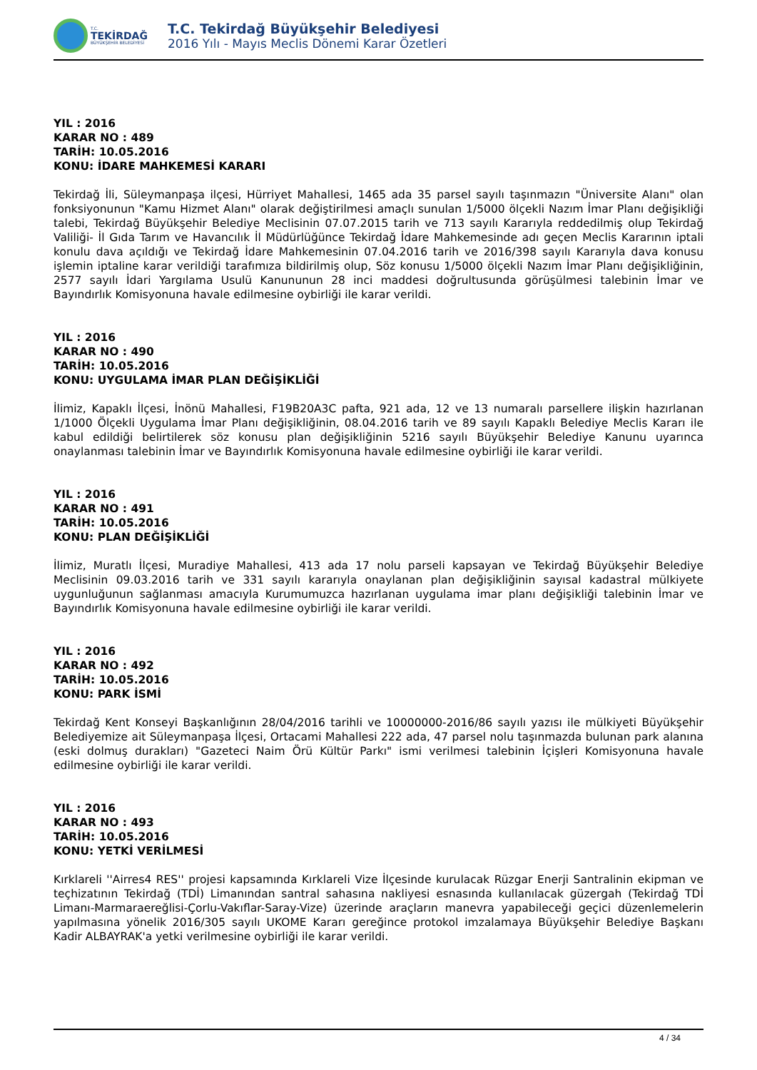T.C.
TEKİRDAĞ
BÜYÜKŞEHİR BELEDİYESİ
T.C. Tekirdağ Büyükşehir Belediyesi
2016 Yılı - Mayıs Meclis Dönemi Karar Özetleri
YIL : 2016
KARAR NO : 489
TARİH: 10.05.2016
KONU: İDARE MAHKEMESİ KARARI
Tekirdağ İli, Süleymanpaşa ilçesi, Hürriyet Mahallesi, 1465 ada 35 parsel sayılı taşınmazın "Üniversite Alanı" olan fonksiyonunun "Kamu Hizmet Alanı" olarak değiştirilmesi amaçlı sunulan 1/5000 ölçekli Nazım İmar Planı değişikliği talebi, Tekirdağ Büyükşehir Belediye Meclisinin 07.07.2015 tarih ve 713 sayılı Kararıyla reddedilmiş olup Tekirdağ Valiliği- İl Gıda Tarım ve Havancılık İl Müdürlüğünce Tekirdağ İdare Mahkemesinde adı geçen Meclis Kararının iptali konulu dava açıldığı ve Tekirdağ İdare Mahkemesinin 07.04.2016 tarih ve 2016/398 sayılı Kararıyla dava konusu işlemin iptaline karar verildiği tarafımıza bildirilmiş olup, Söz konusu 1/5000 ölçekli Nazım İmar Planı değişikliğinin, 2577 sayılı İdari Yargılama Usulü Kanununun 28 inci maddesi doğrultusunda görüşülmesi talebinin İmar ve Bayındırlık Komisyonuna havale edilmesine oybirliği ile karar verildi.
YIL : 2016
KARAR NO : 490
TARİH: 10.05.2016
KONU: UYGULAMA İMAR PLAN DEĞİŞİKLİĞİ
İlimiz, Kapaklı İlçesi, İnönü Mahallesi, F19B20A3C pafta, 921 ada, 12 ve 13 numaralı parsellere ilişkin hazırlanan 1/1000 Ölçekli Uygulama İmar Planı değişikliğinin, 08.04.2016 tarih ve 89 sayılı Kapaklı Belediye Meclis Kararı ile kabul edildiği belirtilerek söz konusu plan değişikliğinin 5216 sayılı Büyükşehir Belediye Kanunu uyarınca onaylanması talebinin İmar ve Bayındırlık Komisyonuna havale edilmesine oybirliği ile karar verildi.
YIL : 2016
KARAR NO : 491
TARİH: 10.05.2016
KONU: PLAN DEĞİŞİKLİĞİ
İlimiz, Muratlı İlçesi, Muradiye Mahallesi, 413 ada 17 nolu parseli kapsayan ve Tekirdağ Büyükşehir Belediye Meclisinin 09.03.2016 tarih ve 331 sayılı kararıyla onaylanan plan değişikliğinin sayısal kadastral mülkiyete uygunluğunun sağlanması amacıyla Kurumumuzca hazırlanan uygulama imar planı değişikliği talebinin İmar ve Bayındırlık Komisyonuna havale edilmesine oybirliği ile karar verildi.
YIL : 2016
KARAR NO : 492
TARİH: 10.05.2016
KONU: PARK İSMİ
Tekirdağ Kent Konseyi Başkanlığının 28/04/2016 tarihli ve 10000000-2016/86 sayılı yazısı ile mülkiyeti Büyükşehir Belediyemize ait Süleymanpaşa İlçesi, Ortacami Mahallesi 222 ada, 47 parsel nolu taşınmazda bulunan park alanına (eski dolmuş durakları) "Gazeteci Naim Örü Kültür Parkı" ismi verilmesi talebinin İçişleri Komisyonuna havale edilmesine oybirliği ile karar verildi.
YIL : 2016
KARAR NO : 493
TARİH: 10.05.2016
KONU: YETKİ VERİLMESİ
Kırklareli ''Airres4 RES'' projesi kapsamında Kırklareli Vize İlçesinde kurulacak Rüzgar Enerji Santralinin ekipman ve teçhizatının Tekirdağ (TDİ) Limanından santral sahasına nakliyesi esnasında kullanılacak güzergah (Tekirdağ TDİ Limanı-Marmaraereğlisi-Çorlu-Vakıflar-Saray-Vize) üzerinde araçların manevra yapabileceği geçici düzenlemelerin yapılmasına yönelik 2016/305 sayılı UKOME Kararı gereğince protokol imzalamaya Büyükşehir Belediye Başkanı Kadir ALBAYRAK'a yetki verilmesine oybirliği ile karar verildi.
4 / 34